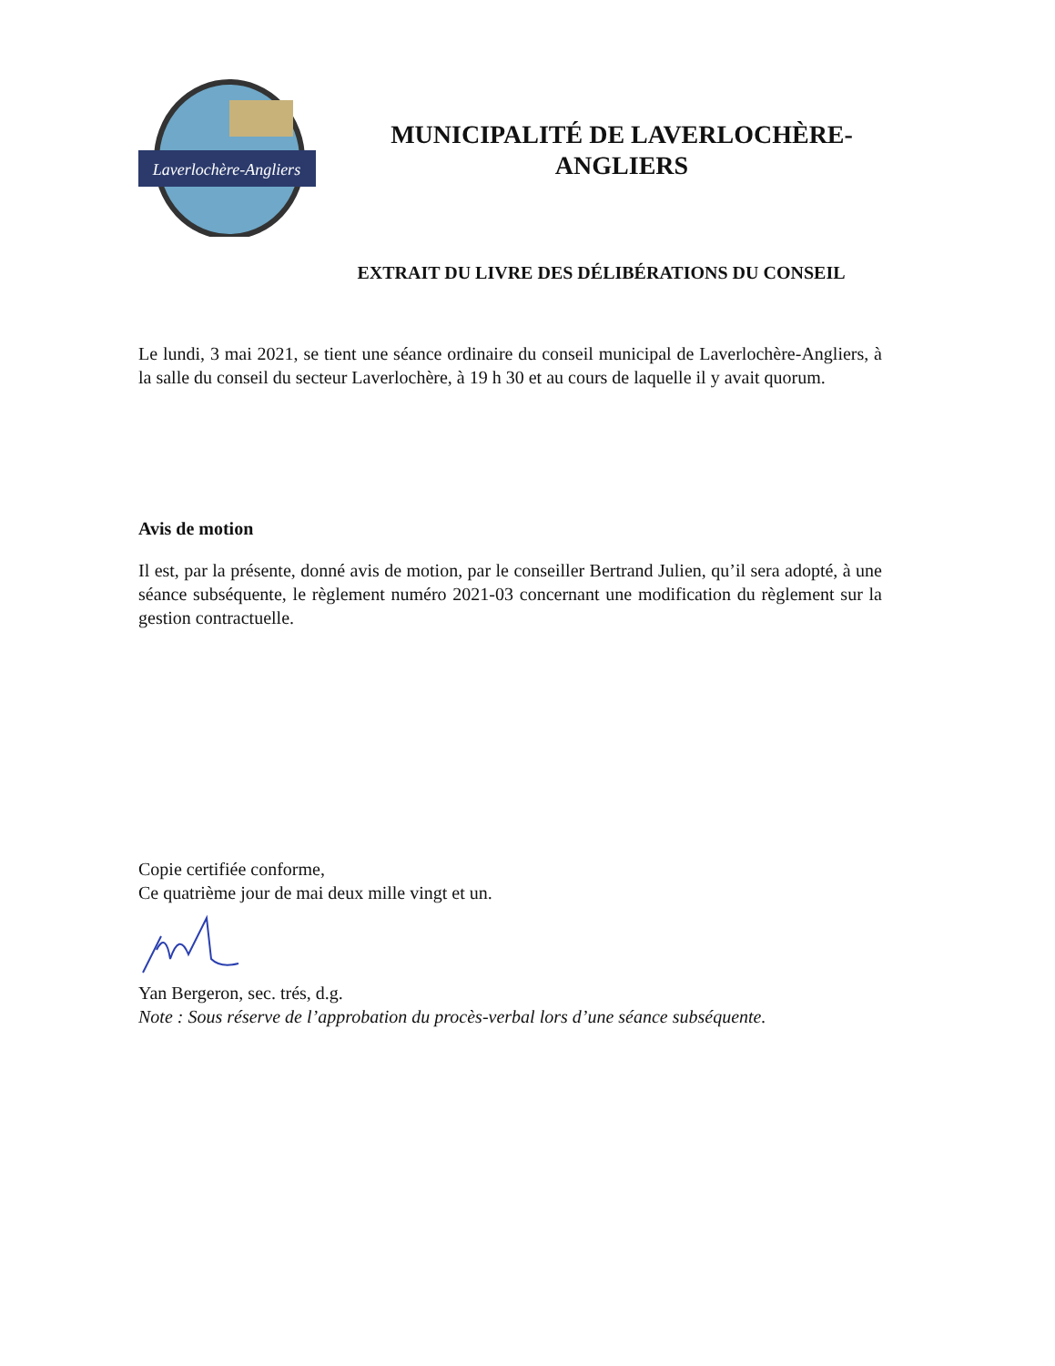Laverlochère-Angliers
MUNICIPALITÉ DE LAVERLOCHÈRE-
ANGLIERS
EXTRAIT DU LIVRE DES DÉLIBÉRATIONS DU CONSEIL
Le lundi, 3 mai 2021, se tient une séance ordinaire du conseil municipal de Laverlochère-Angliers, à la salle du conseil du secteur Laverlochère, à 19 h 30 et au cours de laquelle il y avait quorum.
Avis de motion
Il est, par la présente, donné avis de motion, par le conseiller Bertrand Julien, qu’il sera adopté, à une séance subséquente, le règlement numéro 2021-03 concernant une modification du règlement sur la gestion contractuelle.
Copie certifiée conforme,
Ce quatrième jour de mai deux mille vingt et un.
Yan Bergeron, sec. trés, d.g.
Note : Sous réserve de l’approbation du procès-verbal lors d’une séance subséquente.